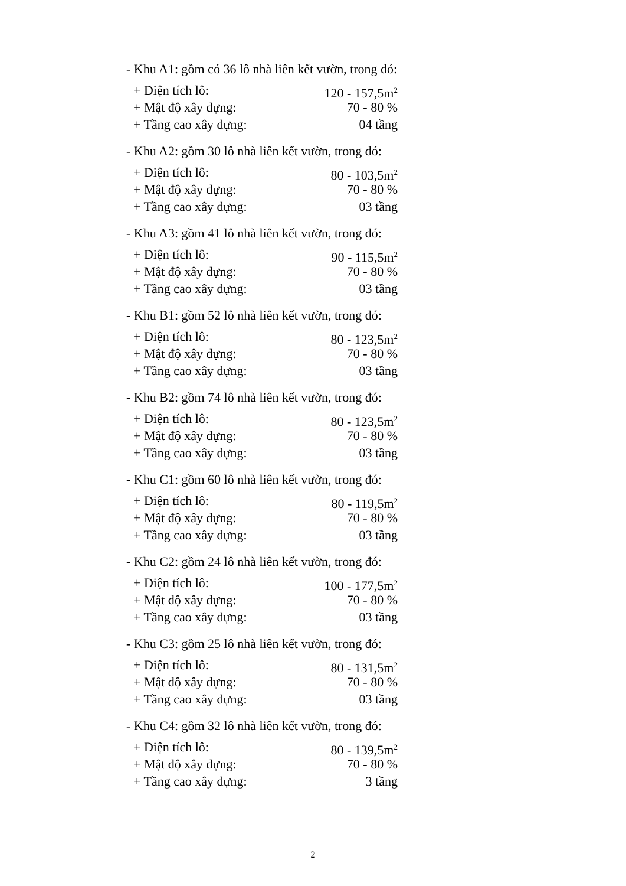- Khu A1: gồm có 36 lô nhà liên kết vườn, trong đó:
+ Diện tích lô: 120 - 157,5m<sup>2</sup>
+ Mật độ xây dựng: 70 - 80 %
+ Tầng cao xây dựng: 04 tầng
- Khu A2: gồm 30 lô nhà liên kết vườn, trong đó:
+ Diện tích lô: 80 - 103,5m<sup>2</sup>
+ Mật độ xây dựng: 70 - 80 %
+ Tầng cao xây dựng: 03 tầng
- Khu A3: gồm 41 lô nhà liên kết vườn, trong đó:
+ Diện tích lô: 90 - 115,5m<sup>2</sup>
+ Mật độ xây dựng: 70 - 80 %
+ Tầng cao xây dựng: 03 tầng
- Khu B1: gồm 52 lô nhà liên kết vườn, trong đó:
+ Diện tích lô: 80 - 123,5m<sup>2</sup>
+ Mật độ xây dựng: 70 - 80 %
+ Tầng cao xây dựng: 03 tầng
- Khu B2: gồm 74 lô nhà liên kết vườn, trong đó:
+ Diện tích lô: 80 - 123,5m<sup>2</sup>
+ Mật độ xây dựng: 70 - 80 %
+ Tầng cao xây dựng: 03 tầng
- Khu C1: gồm 60 lô nhà liên kết vườn, trong đó:
+ Diện tích lô: 80 - 119,5m<sup>2</sup>
+ Mật độ xây dựng: 70 - 80 %
+ Tầng cao xây dựng: 03 tầng
- Khu C2: gồm 24 lô nhà liên kết vườn, trong đó:
+ Diện tích lô: 100 - 177,5m<sup>2</sup>
+ Mật độ xây dựng: 70 - 80 %
+ Tầng cao xây dựng: 03 tầng
- Khu C3: gồm 25 lô nhà liên kết vườn, trong đó:
+ Diện tích lô: 80 - 131,5m<sup>2</sup>
+ Mật độ xây dựng: 70 - 80 %
+ Tầng cao xây dựng: 03 tầng
- Khu C4: gồm 32 lô nhà liên kết vườn, trong đó:
+ Diện tích lô: 80 - 139,5m<sup>2</sup>
+ Mật độ xây dựng: 70 - 80 %
+ Tầng cao xây dựng: 3 tầng
2